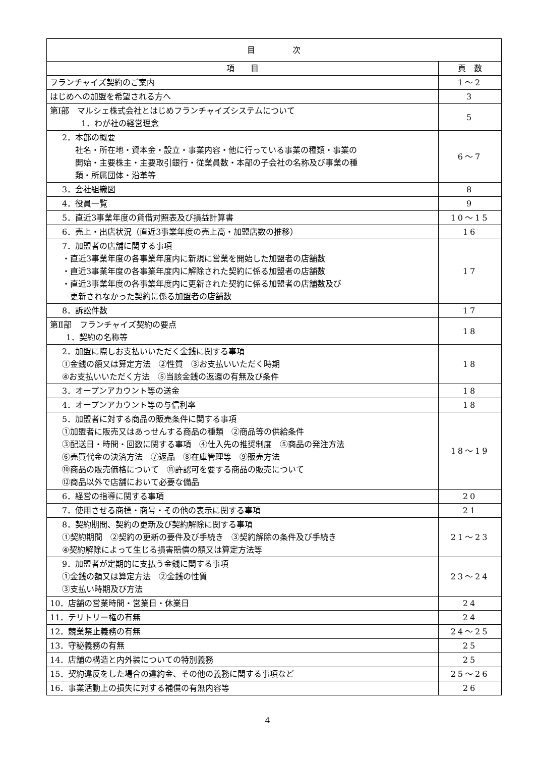| 目 次 | |
| --- | --- |
| 項 目 | 頁 数 |
| フランチャイズ契約のご案内 | 1～2 |
| はじめへの加盟を希望される方へ | 3 |
| 第Ⅰ部 マルシェ株式会社とはじめフランチャイズシステムについて 1．わが社の経営理念 | 5 |
| 2．本部の概要 社名・所在地・資本金・設立・事業内容・他に行っている事業の種類・事業の 開始・主要株主・主要取引銀行・従業員数・本部の子会社の名称及び事業の種 類・所属団体・沿革等 | 6～7 |
| 3．会社組織図 | 8 |
| 4．役員一覧 | 9 |
| 5．直近3事業年度の貸借対照表及び損益計算書 | 10～15 |
| 6．売上・出店状況（直近3事業年度の売上高・加盟店数の推移） | 16 |
| 7．加盟者の店舗に関する事項 ・直近3事業年度の各事業年度内に新規に営業を開始した加盟者の店舗数 ・直近3事業年度の各事業年度内に解除された契約に係る加盟者の店舗数 ・直近3事業年度の各事業年度内に更新された契約に係る加盟者の店舗数及び 更新されなかった契約に係る加盟者の店舗数 | 17 |
| 8．訴訟件数 | 17 |
| 第Ⅱ部 フランチャイズ契約の要点 1．契約の名称等 | 18 |
| 2．加盟に際しお支払いいただく金銭に関する事項 ①金銭の額又は算定方法 ②性質 ③お支払いいただく時期 ④お支払いいただく方法 ⑤当該金銭の返還の有無及び条件 | 18 |
| 3．オープンアカウント等の送金 | 18 |
| 4．オープンアカウント等の与信利率 | 18 |
| 5．加盟者に対する商品の販売条件に関する事項 ①加盟者に販売又はあっせんする商品の種類 ②商品等の供給条件 ③配送日・時間・回数に関する事項 ④仕入先の推奨制度 ⑤商品の発注方法 ⑥売買代金の決済方法 ⑦返品 ⑧在庫管理等 ⑨販売方法 ⑩商品の販売価格について ⑪許認可を要する商品の販売について ⑫商品以外で店舗において必要な備品 | 18～19 |
| 6．経営の指導に関する事項 | 20 |
| 7．使用させる商標・商号・その他の表示に関する事項 | 21 |
| 8．契約期間、契約の更新及び契約解除に関する事項 ①契約期間 ②契約の更新の要件及び手続き ③契約解除の条件及び手続き ④契約解除によって生じる損害賠償の額又は算定方法等 | 21～23 |
| 9．加盟者が定期的に支払う金銭に関する事項 ①金銭の額又は算定方法 ②金銭の性質 ③支払い時期及び方法 | 23～24 |
| 10．店舗の営業時間・営業日・休業日 | 24 |
| 11．テリトリー権の有無 | 24 |
| 12．競業禁止義務の有無 | 24～25 |
| 13．守秘義務の有無 | 25 |
| 14．店舗の構造と内外装についての特別義務 | 25 |
| 15．契約違反をした場合の違約金、その他の義務に関する事項など | 25～26 |
| 16．事業活動上の損失に対する補償の有無内容等 | 26 |
4